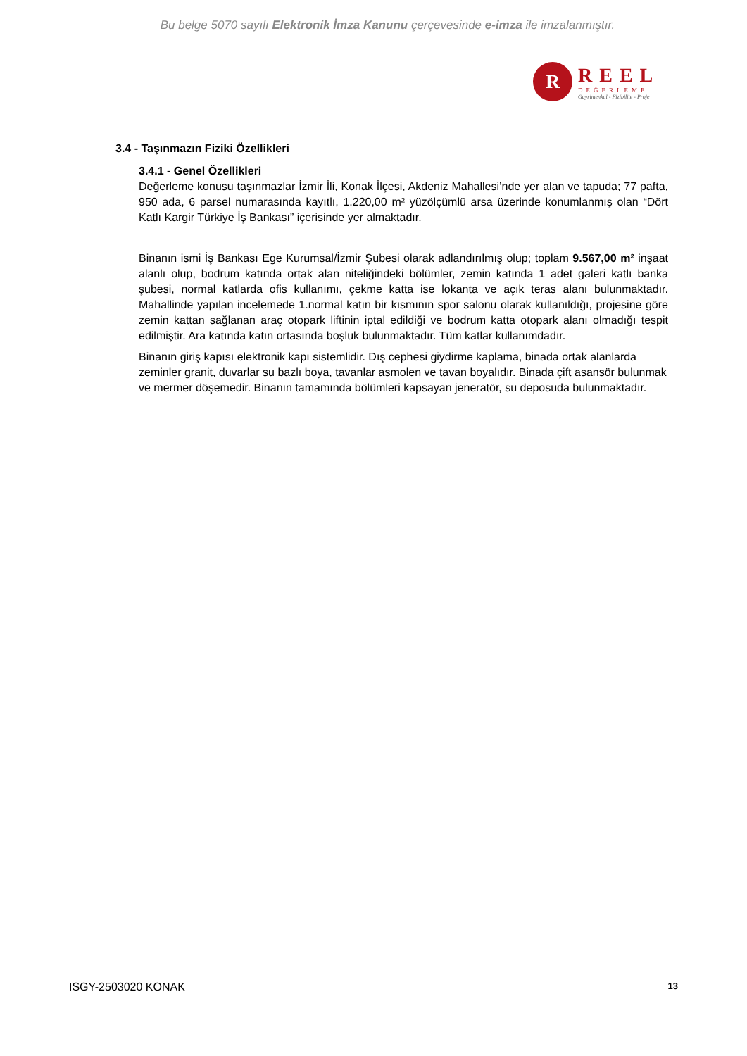Bu belge 5070 sayılı Elektronik İmza Kanunu çerçevesinde e-imza ile imzalanmıştır.
R
REEL
DEĞERLEME
Gayrimenkul - Fizibilite - Proje
3.4 - Taşınmazın Fiziki Özellikleri
3.4.1 - Genel Özellikleri
Değerleme konusu taşınmazlar İzmir İli, Konak İlçesi, Akdeniz Mahallesi’nde yer alan ve tapuda; 77 pafta, 950 ada, 6 parsel numarasında kayıtlı, 1.220,00 m² yüzölçümlü arsa üzerinde konumlanmış olan “Dört Katlı Kargir Türkiye İş Bankası” içerisinde yer almaktadır.
Binanın ismi İş Bankası Ege Kurumsal/İzmir Şubesi olarak adlandırılmış olup; toplam 9.567,00 m² inşaat alanlı olup, bodrum katında ortak alan niteliğindeki bölümler, zemin katında 1 adet galeri katlı banka şubesi, normal katlarda ofis kullanımı, çekme katta ise lokanta ve açık teras alanı bulunmaktadır. Mahallinde yapılan incelemede 1.normal katın bir kısmının spor salonu olarak kullanıldığı, projesine göre zemin kattan sağlanan araç otopark liftinin iptal edildiği ve bodrum katta otopark alanı olmadığı tespit edilmiştir. Ara katında katın ortasında boşluk bulunmaktadır. Tüm katlar kullanımdadır.
Binanın giriş kapısı elektronik kapı sistemlidir. Dış cephesi giydirme kaplama, binada ortak alanlarda zeminler granit, duvarlar su bazlı boya, tavanlar asmolen ve tavan boyalıdır. Binada çift asansör bulunmak ve mermer döşemedir. Binanın tamamında bölümleri kapsayan jeneratör, su deposuda bulunmaktadır.
ISGY-2503020 KONAK 13